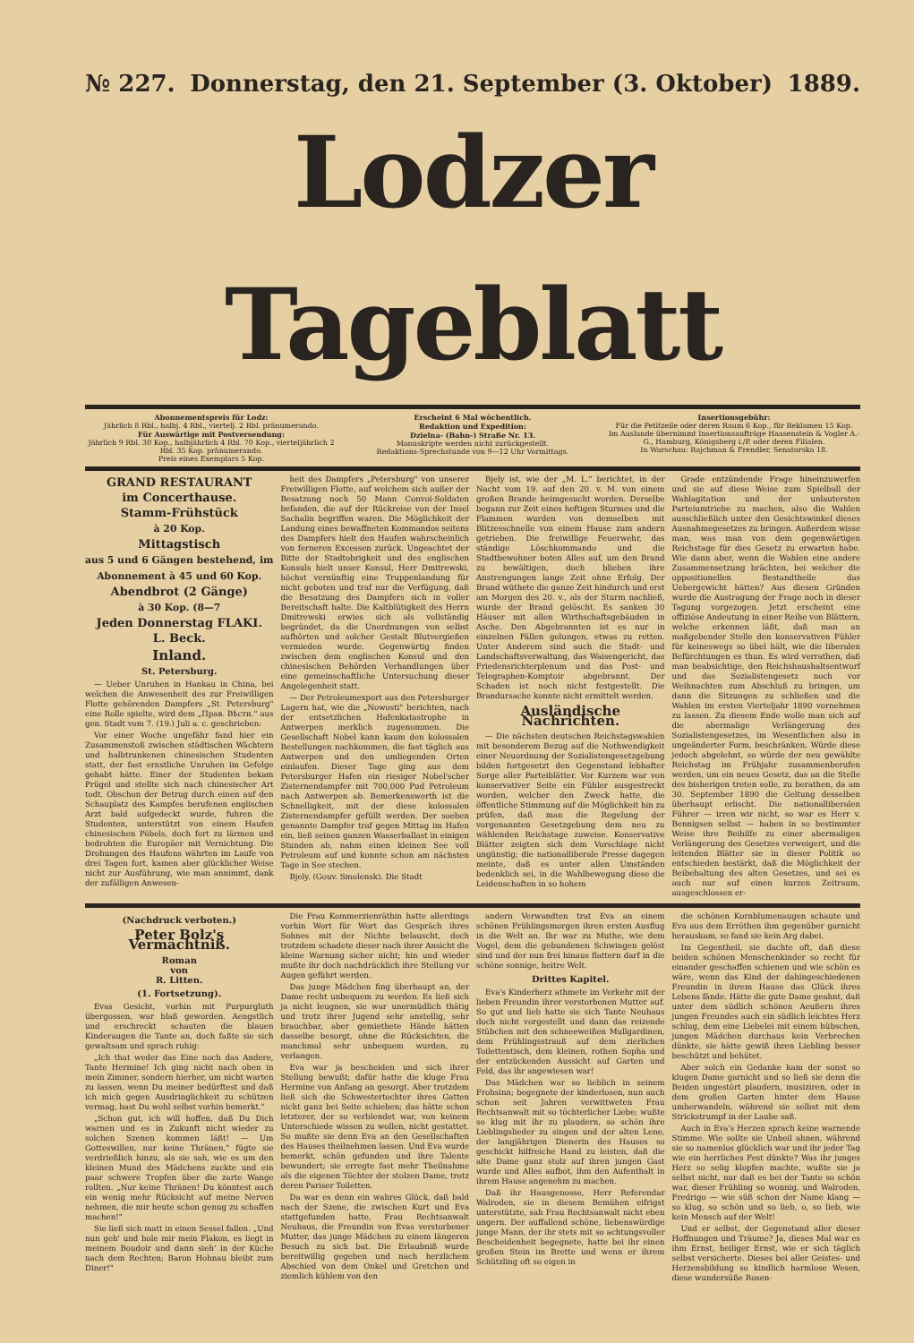№ 227. Donnerstag, den 21. September (3. Oktober) 1889.
Lodzer Tageblatt
Abonnementspreis für Lodz:
Jährlich 8 Rbl., halbj. 4 Rbl., viertelj. 2 Rbl. pränumerando.
Für Auswärtige mit Postversendung:
Jährlich 9 Rbl. 30 Kop., halbjährlich 4 Rbl. 70 Kop., vierteljährlich 2 Rbl. 35 Kop. pränumerando.
Preis eines Exemplars 5 Kop.
Erscheint 6 Mal wöchentlich.
Redaktion und Expedition:
Dzielna- (Bahn-) Straße Nr. 13.
Manuskripte werden nicht zurückgestellt.
Redaktions-Sprechstunde von 9—12 Uhr Vormittags.
Insertionsgebühr:
Für die Petitzeile oder deren Raum 6 Kop., für Reklamen 15 Kop.
Im Auslande übernimmt Insertionsaufträge Haasenstein & Vogler A.-G., Hamburg, Königsberg i./P. oder deren Filialen.
In Warschau: Rajchman & Frendler, Senatorska 18.
GRAND RESTAURANT
im Concerthause.
Stamm-Frühstück
à 20 Kop.
Mittagstisch
aus 5 und 6 Gängen bestehend, im Abonnement à 45 und 60 Kop.
Abendbrot (2 Gänge)
à 30 Kop. (8—7
Jeden Donnerstag FLAKI.
L. Beck.
Inland.
St. Petersburg.
— Ueber Unruhen in Hankau in China, bei welchen die Anwesenheit des zur Freiwilligen Flotte gehörenden Dampfers „St. Petersburg" eine Rolle spielte, wird dem „Прав. Вѣстн." aus gen. Stadt vom 7. (19.) Juli a. c. geschrieben:
Vor einer Woche ungefähr fand hier ein Zusammenstoß zwischen städtischen Wächtern und halbtrunkenen chinesischen Studenten statt, der fast ernstliche Unruhen im Gefolge gehabt hätte. Einer der Studenten bekam Prügel und stellte sich nach chinesischer Art todt. Obschon der Betrug durch einen auf den Schauplatz des Kampfes berufenen englischen Arzt bald aufgedeckt wurde, fuhren die Studenten, unterstützt von einem Haufen chinesischen Pöbels, doch fort zu lärmen und bedrohten die Europäer mit Vernichtung. Die Drohungen des Haufens währten im Laufe von drei Tagen fort, kamen aber glücklicher Weise nicht zur Ausführung, wie man annimmt, dank der zufälligen Anwesen-
heit des Dampfers „Petersburg" von unserer Freiwilligen Flotte, auf welchem sich außer der Besatzung noch 50 Mann Convoi-Soldaten befanden, die auf der Rückreise von der Insel Sachalin begriffen waren. Die Möglichkeit der Landung eines bewaffneten Kommandos seitens des Dampfers hielt den Haufen wahrscheinlich von ferneren Excessen zurück. Ungeachtet der Bitte der Stadtobrigkeit und des englischen Konsuls hielt unser Konsul, Herr Dmitrewski, höchst vernünftig eine Truppenlandung für nicht geboten und traf nur die Verfügung, daß die Besatzung des Dampfers sich in voller Bereitschaft halte. Die Kaltblütigkeit des Herrn Dmitrewski erwies sich als vollständig begründet, da die Unordnungen von selbst aufhörten und solcher Gestalt Blutvergießen vermieden wurde. Gegenwärtig finden zwischen dem englischen Konsul und den chinesischen Behörden Verhandlungen über eine gemeinschaftliche Untersuchung dieser Angelegenheit statt.
— Der Petroleumexport aus den Petersburger Lagern hat, wie die „Nowosti" berichten, nach der entsetzlichen Hafenkatastrophe in Antwerpen merklich zugenommen. Die Gesellschaft Nobel kann kaum den kolossalen Bestellungen nachkommen, die fast täglich aus Antwerpen und den umliegenden Orten einlaufen. Dieser Tage ging aus dem Petersburger Hafen ein riesiger Nobel'scher Zisternendampfer mit 700,000 Pud Petroleum nach Antwerpen ab. Bemerkenswerth ist die Schnelligkeit, mit der diese kolossalen Zisternendampfer gefüllt werden. Der soeben genannte Dampfer traf gegen Mittag im Hafen ein, ließ seinen ganzen Wasserballast in einigen Stunden ab, nahm einen kleinen See voll Petroleum auf und konnte schon am nächsten Tage in See stechen.
Bjely. (Gouv. Smolensk). Die Stadt
Bjely ist, wie der „M. L." berichtet, in der Nacht vom 19. auf den 20. v. M. von einem großen Brande heimgesucht worden. Derselbe begann zur Zeit eines heftigen Sturmes und die Flammen wurden von demselben mit Blitzesschnelle von einem Hause zum andern getrieben. Die freiwillige Feuerwehr, das ständige Löschkommando und die Stadtbewohner boten Alles auf, um den Brand zu bewältigen, doch blieben ihre Anstrengungen lange Zeit ohne Erfolg. Der Brand wüthete die ganze Zeit hindurch und erst am Morgen des 20. v., als der Sturm nachließ, wurde der Brand gelöscht. Es sanken 30 Häuser mit allen Wirthschaftsgebäuden in Asche. Den Abgebrannten ist es nur in einzelnen Fällen gelungen, etwas zu retten. Unter Anderem sind auch die Stadt- und Landschaftsverwaltung, das Waisengericht, das Friedensrichterplenum und das Post- und Telegraphen-Komptoir abgebrannt. Der Schaden ist noch nicht festgestellt. Die Brandursache konnte nicht ermittelt werden.
Ausländische Nachrichten.
— Die nächsten deutschen Reichstagswahlen mit besonderem Bezug auf die Nothwendigkeit einer Neuordnung der Sozialistengesetzgebung bilden fortgesetzt den Gegenstand lebhafter Sorge aller Parteiblätter. Vor Kurzem war von konservativer Seite ein Fühler ausgestreckt worden, welcher den Zweck hatte, die öffentliche Stimmung auf die Möglichkeit hin zu prüfen, daß man die Regelung der vorgenannten Gesetzgebung dem neu zu wählenden Reichstage zuweise. Konservative Blätter zeigten sich dem Vorschlage nicht ungünstig; die nationalliberale Presse dagegen meinte, daß es unter allen Umständen bedenklich sei, in die Wahlbewegung diese die Leidenschaften in so hohem
Grade entzündende Frage hineinzuwerfen und sie auf diese Weise zum Spielball der Wahlagitation und der unlautersten Parteiumtriebe zu machen, also die Wahlen ausschließlich unter den Gesichtswinkel dieses Ausnahmegesetzes zu bringen. Außerdem wisse man, was man von dem gegenwärtigen Reichstage für dies Gesetz zu erwarten habe. Wie dann aber, wenn die Wahlen eine andere Zusammensetzung brächten, bei welcher die oppositionellen Bestandtheile das Uebergewicht hätten? Aus diesen Gründen wurde die Austragung der Frage noch in dieser Tagung vorgezogen. Jetzt erscheint eine offiziöse Andeutung in einer Reihe von Blättern, welche erkennen läßt, daß man an maßgebender Stelle den konservativen Fühler für keineswegs so übel hält, wie die liberalen Befürchtungen es thun. Es wird verrathen, daß man beabsichtige, den Reichshaushaltsentwurf und das Sozialistengesetz noch vor Weihnachten zum Abschluß zu bringen, um dann die Sitzungen zu schließen und die Wahlen im ersten Vierteljahr 1890 vornehmen zu lassen. Zu diesem Ende wolle man sich auf die abermalige Verlängerung des Sozialistengesetzes, im Wesentlichen also in ungeänderter Form, beschränken. Würde diese jedoch abgelehnt, so würde der neu gewählte Reichstag im Frühjahr zusammenberufen werden, um ein neues Gesetz, das an die Stelle des bisherigen treten solle, zu berathen, da am 30. September 1890 die Geltung desselben überhaupt erlischt. Die nationalliberalen Führer — irren wir nicht, so war es Herr v. Bennigsen selbst — haben in so bestimmter Weise ihre Beihilfe zu einer abermaligen Verlängerung des Gesetzes verweigert, und die leitenden Blätter sie in dieser Politik so entschieden bestärkt, daß die Möglichkeit der Beibehaltung des alten Gesetzes, und sei es auch nur auf einen kurzen Zeitraum, ausgeschlossen er-
(Nachdruck verboten.)
Peter Bolz's Vermächtniß.
Roman
von
R. Litten.
(1. Fortsetzung).
Evas Gesicht, vorhin mit Purpurgluth übergossen, war blaß geworden. Aengstlich und erschreckt schauten die blauen Kinderaugen die Tante an, doch faßte sie sich gewaltsam und sprach ruhig:
„Ich that weder das Eine noch das Andere, Tante Hermine! Ich ging nicht nach oben in mein Zimmer, sondern hierher, um nicht warten zu lassen, wenn Du meiner bedürftest und daß ich mich gegen Ausdringlichkeit zu schützen vermag, hast Du wohl selbst vorhin bemerkt."
„Schon gut, ich will hoffen, daß Du Dich warnen und es in Zukunft nicht wieder zu solchen Szenen kommen läßt! — Um Gotteswillen, nur keine Thränen," fügte sie verdrießlich hinzu, als sie sah, wie es um den kleinen Mund des Mädchens zuckte und ein paar schwere Tropfen über die zarte Wange rollten. „Nur keine Thränen! Du könntest auch ein wenig mehr Rücksicht auf meine Nerven nehmen, die mir heute schon genug zu schaffen machen!"
Sie ließ sich matt in einen Sessel fallen. „Und nun geh' und hole mir mein Flakon, es liegt in meinem Boudoir und dann sieh' in der Küche nach dem Rechten; Baron Hohnau bleibt zum Diner!"
Die Frau Kommerzienräthin hatte allerdings vorhin Wort für Wort das Gespräch ihres Sohnes mit der Nichte belauscht, doch trotzdem schadete dieser nach ihrer Ansicht die kleine Warnung sicher nicht; hin und wieder mußte ihr doch nachdrücklich ihre Stellung vor Augen geführt werden.
Das junge Mädchen fing überhaupt an, der Dame recht unbequem zu werden. Es ließ sich ja nicht leugnen, sie war unermüdlich thätig und trotz ihrer Jugend sehr anstellig, sehr brauchbar, aber gemiethete Hände hätten dasselbe besorgt, ohne die Rücksichten, die manchmal sehr unbequem wurden, zu verlangen.
Eva war ja bescheiden und sich ihrer Stellung bewußt; dafür hatte die kluge Frau Hermine von Anfang an gesorgt. Aber trotzdem ließ sich die Schwestertochter ihres Gatten nicht ganz bei Seite schieben; das hätte schon letzterer, der so verblendet war, von keinem Unterschiede wissen zu wollen, nicht gestattet. So mußte sie denn Eva an den Gesellschaften des Hauses theilnehmen lassen. Und Eva wurde bemerkt, schön gefunden und ihre Talente bewundert; sie erregte fast mehr Theilnahme als die eigenen Töchter der stolzen Dame, trotz deren Pariser Toiletten.
Da war es denn ein wahres Glück, daß bald nach der Szene, die zwischen Kurt und Eva stattgefunden hatte, Frau Rechtsanwalt Neuhaus, die Freundin von Evas verstorbener Mutter, das junge Mädchen zu einem längeren Besuch zu sich bat. Die Erlaubniß wurde bereitwillig gegeben und nach herzlichem Abschied von dem Onkel und Gretchen und ziemlich kühlem von den
andern Verwandten trat Eva an einem schönen Frühlingsmorgen ihren ersten Ausflug in die Welt an. Ihr war zu Muthe, wie dem Vogel, dem die gebundenen Schwingen gelöst sind und der nun frei hinaus flattern darf in die schöne sonnige, heitre Welt.
Drittes Kapitel.
Eva's Kinderherz athmete im Verkehr mit der lieben Freundin ihrer verstorbenen Mutter auf. So gut und lieb hatte sie sich Tante Neuhaus doch nicht vorgestellt und dann das reizende Stübchen mit den schneeweißen Mullgardinen, dem Frühlingsstrauß auf dem zierlichen Toilettentisch, dem kleinen, rothen Sopha und der entzückenden Aussicht auf Garten und Feld, das ihr angewiesen war!
Das Mädchen war so lieblich in seinem Frohsinn; begegnete der kinderlosen, nun auch schon seit Jahren verwittweten Frau Rechtsanwalt mit so töchterlicher Liebe; wußte so klug mit ihr zu plaudern, so schön ihre Lieblingslieder zu singen und der alten Lene, der langjährigen Dienerin des Hauses so geschickt hilfreiche Hand zu leisten, daß die alte Dame ganz stolz auf ihren jungen Gast wurde und Alles aufbot, ihm den Aufenthalt in ihrem Hause angenehm zu machen.
Daß ihr Hausgenosse, Herr Referendar Walroden, sie in diesem Bemühen eifrigst unterstützte, sah Frau Rechtsanwalt nicht eben ungern. Der auffallend schöne, liebenswürdige junge Mann, der ihr stets mit so achtungsvoller Bescheidenheit begegnete, hatte bei ihr einen großen Stein im Brette und wenn er ihrem Schützling oft so eigen in
die schönen Kornblumenaugen schaute und Eva aus dem Erröthen ihm gegenüber garnicht herauskam, so fand sie kein Arg dabei.
Im Gegentheil, sie dachte oft, daß diese beiden schönen Menschenkinder so recht für einander geschaffen schienen und wie schön es wäre, wenn das Kind der dahingeschiedenen Freundin in ihrem Hause das Glück ihres Lebens fände. Hätte die gute Dame geahnt, daß unter dem südlich schönen Aeußern ihres jungen Freundes auch ein südlich leichtes Herz schlug, dem eine Liebelei mit einem hübschen, jungen Mädchen durchaus kein Verbrechen dünkte, sie hätte gewiß ihren Liebling besser beschützt und behütet.
Aber solch ein Gedanke kam der sonst so klugen Dame garnicht und so ließ sie denn die Beiden ungestört plaudern, musiziren, oder in dem großen Garten hinter dem Hause umherwandeln, während sie selbst mit dem Strickstrumpf in der Laube saß.
Auch in Eva's Herzen sprach keine warnende Stimme. Wie sollte sie Unheil ahnen, während sie so namenlos glücklich war und ihr jeder Tag wie ein herrliches Fest dünkte? Was ihr junges Herz so selig klopfen machte, wußte sie ja selbst nicht, nur daß es bei der Tante so schön war, dieser Frühling so wonnig, und Walroden, Fredrigo — wie süß schon der Name klang — so klug, so schön und so lieb, o, so lieb, wie kein Mensch auf der Welt!
Und er selbst, der Gegenstand aller dieser Hoffnungen und Träume? Ja, dieses Mal war es ihm Ernst, heiliger Ernst, wie er sich täglich selbst versicherte. Dieses bei aller Geistes- und Herzensbildung so kindlich harmlose Wesen, diese wundersüße Rosen-